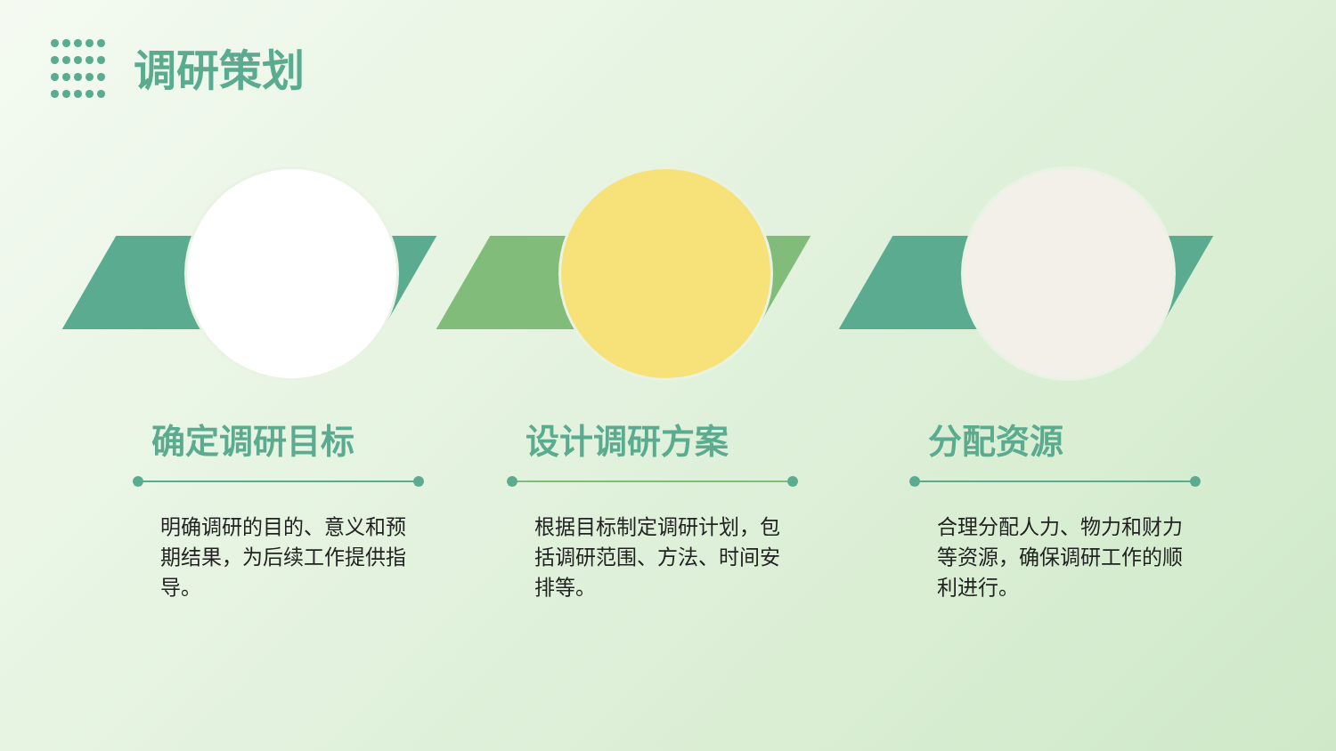调研策划
确定调研目标
明确调研的目的、意义和预期结果，为后续工作提供指导。
设计调研方案
根据目标制定调研计划，包括调研范围、方法、时间安排等。
分配资源
合理分配人力、物力和财力等资源，确保调研工作的顺利进行。